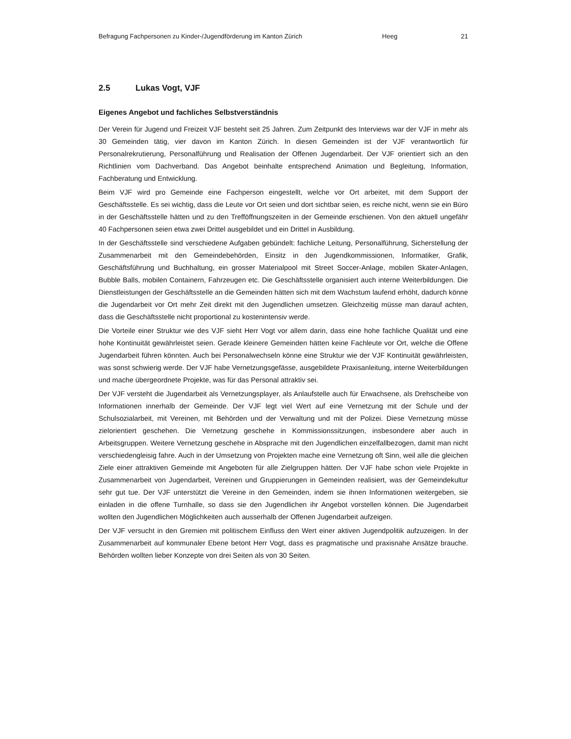Befragung Fachpersonen zu Kinder-/Jugendförderung im Kanton Zürich Heeg 21
2.5 Lukas Vogt, VJF
Eigenes Angebot und fachliches Selbstverständnis
Der Verein für Jugend und Freizeit VJF besteht seit 25 Jahren. Zum Zeitpunkt des Interviews war der VJF in mehr als 30 Gemeinden tätig, vier davon im Kanton Zürich. In diesen Gemeinden ist der VJF verantwortlich für Personalrekrutierung, Personalführung und Realisation der Offenen Jugendarbeit. Der VJF orientiert sich an den Richtlinien vom Dachverband. Das Angebot beinhalte entsprechend Animation und Begleitung, Information, Fachberatung und Entwicklung.
Beim VJF wird pro Gemeinde eine Fachperson eingestellt, welche vor Ort arbeitet, mit dem Support der Geschäftsstelle. Es sei wichtig, dass die Leute vor Ort seien und dort sichtbar seien, es reiche nicht, wenn sie ein Büro in der Geschäftsstelle hätten und zu den Trefföffnungszeiten in der Gemeinde erschienen. Von den aktuell ungefähr 40 Fachpersonen seien etwa zwei Drittel ausgebildet und ein Drittel in Ausbildung.
In der Geschäftsstelle sind verschiedene Aufgaben gebündelt: fachliche Leitung, Personalführung, Sicherstellung der Zusammenarbeit mit den Gemeindebehörden, Einsitz in den Jugendkommissionen, Informatiker, Grafik, Geschäftsführung und Buchhaltung, ein grosser Materialpool mit Street Soccer-Anlage, mobilen Skater-Anlagen, Bubble Balls, mobilen Containern, Fahrzeugen etc. Die Geschäftsstelle organisiert auch interne Weiterbildungen. Die Dienstleistungen der Geschäftsstelle an die Gemeinden hätten sich mit dem Wachstum laufend erhöht, dadurch könne die Jugendarbeit vor Ort mehr Zeit direkt mit den Jugendlichen umsetzen. Gleichzeitig müsse man darauf achten, dass die Geschäftsstelle nicht proportional zu kostenintensiv werde.
Die Vorteile einer Struktur wie des VJF sieht Herr Vogt vor allem darin, dass eine hohe fachliche Qualität und eine hohe Kontinuität gewährleistet seien. Gerade kleinere Gemeinden hätten keine Fachleute vor Ort, welche die Offene Jugendarbeit führen könnten. Auch bei Personalwechseln könne eine Struktur wie der VJF Kontinuität gewährleisten, was sonst schwierig werde. Der VJF habe Vernetzungsgefässe, ausgebildete Praxisanleitung, interne Weiterbildungen und mache übergeordnete Projekte, was für das Personal attraktiv sei.
Der VJF versteht die Jugendarbeit als Vernetzungsplayer, als Anlaufstelle auch für Erwachsene, als Drehscheibe von Informationen innerhalb der Gemeinde. Der VJF legt viel Wert auf eine Vernetzung mit der Schule und der Schulsozialarbeit, mit Vereinen, mit Behörden und der Verwaltung und mit der Polizei. Diese Vernetzung müsse zielorientiert geschehen. Die Vernetzung geschehe in Kommissionssitzungen, insbesondere aber auch in Arbeitsgruppen. Weitere Vernetzung geschehe in Absprache mit den Jugendlichen einzelfallbezogen, damit man nicht verschiedengleisig fahre. Auch in der Umsetzung von Projekten mache eine Vernetzung oft Sinn, weil alle die gleichen Ziele einer attraktiven Gemeinde mit Angeboten für alle Zielgruppen hätten. Der VJF habe schon viele Projekte in Zusammenarbeit von Jugendarbeit, Vereinen und Gruppierungen in Gemeinden realisiert, was der Gemeindekultur sehr gut tue. Der VJF unterstützt die Vereine in den Gemeinden, indem sie ihnen Informationen weitergeben, sie einladen in die offene Turnhalle, so dass sie den Jugendlichen ihr Angebot vorstellen können. Die Jugendarbeit wollten den Jugendlichen Möglichkeiten auch ausserhalb der Offenen Jugendarbeit aufzeigen.
Der VJF versucht in den Gremien mit politischem Einfluss den Wert einer aktiven Jugendpolitik aufzuzeigen. In der Zusammenarbeit auf kommunaler Ebene betont Herr Vogt, dass es pragmatische und praxisnahe Ansätze brauche. Behörden wollten lieber Konzepte von drei Seiten als von 30 Seiten.